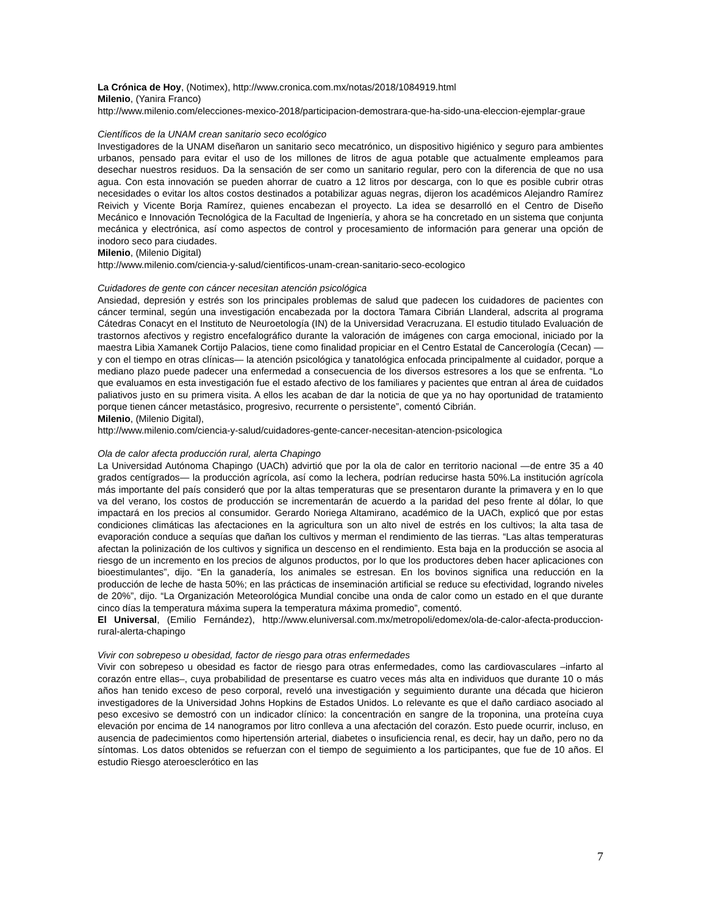La Crónica de Hoy, (Notimex), http://www.cronica.com.mx/notas/2018/1084919.html
Milenio, (Yanira Franco)
http://www.milenio.com/elecciones-mexico-2018/participacion-demostrara-que-ha-sido-una-eleccion-ejemplar-graue
Científicos de la UNAM crean sanitario seco ecológico
Investigadores de la UNAM diseñaron un sanitario seco mecatrónico, un dispositivo higiénico y seguro para ambientes urbanos, pensado para evitar el uso de los millones de litros de agua potable que actualmente empleamos para desechar nuestros residuos. Da la sensación de ser como un sanitario regular, pero con la diferencia de que no usa agua. Con esta innovación se pueden ahorrar de cuatro a 12 litros por descarga, con lo que es posible cubrir otras necesidades o evitar los altos costos destinados a potabilizar aguas negras, dijeron los académicos Alejandro Ramírez Reivich y Vicente Borja Ramírez, quienes encabezan el proyecto. La idea se desarrolló en el Centro de Diseño Mecánico e Innovación Tecnológica de la Facultad de Ingeniería, y ahora se ha concretado en un sistema que conjunta mecánica y electrónica, así como aspectos de control y procesamiento de información para generar una opción de inodoro seco para ciudades.
Milenio, (Milenio Digital)
http://www.milenio.com/ciencia-y-salud/cientificos-unam-crean-sanitario-seco-ecologico
Cuidadores de gente con cáncer necesitan atención psicológica
Ansiedad, depresión y estrés son los principales problemas de salud que padecen los cuidadores de pacientes con cáncer terminal, según una investigación encabezada por la doctora Tamara Cibrián Llanderal, adscrita al programa Cátedras Conacyt en el Instituto de Neuroetología (IN) de la Universidad Veracruzana. El estudio titulado Evaluación de trastornos afectivos y registro encefalográfico durante la valoración de imágenes con carga emocional, iniciado por la maestra Libia Xamanek Cortijo Palacios, tiene como finalidad propiciar en el Centro Estatal de Cancerología (Cecan) —y con el tiempo en otras clínicas— la atención psicológica y tanatológica enfocada principalmente al cuidador, porque a mediano plazo puede padecer una enfermedad a consecuencia de los diversos estresores a los que se enfrenta. “Lo que evaluamos en esta investigación fue el estado afectivo de los familiares y pacientes que entran al área de cuidados paliativos justo en su primera visita. A ellos les acaban de dar la noticia de que ya no hay oportunidad de tratamiento porque tienen cáncer metastásico, progresivo, recurrente o persistente”, comentó Cibrián.
Milenio, (Milenio Digital),
http://www.milenio.com/ciencia-y-salud/cuidadores-gente-cancer-necesitan-atencion-psicologica
Ola de calor afecta producción rural, alerta Chapingo
La Universidad Autónoma Chapingo (UACh) advirtió que por la ola de calor en territorio nacional —de entre 35 a 40 grados centígrados— la producción agrícola, así como la lechera, podrían reducirse hasta 50%.La institución agrícola más importante del país consideró que por la altas temperaturas que se presentaron durante la primavera y en lo que va del verano, los costos de producción se incrementarán de acuerdo a la paridad del peso frente al dólar, lo que impactará en los precios al consumidor. Gerardo Noriega Altamirano, académico de la UACh, explicó que por estas condiciones climáticas las afectaciones en la agricultura son un alto nivel de estrés en los cultivos; la alta tasa de evaporación conduce a sequías que dañan los cultivos y merman el rendimiento de las tierras. “Las altas temperaturas afectan la polinización de los cultivos y significa un descenso en el rendimiento. Esta baja en la producción se asocia al riesgo de un incremento en los precios de algunos productos, por lo que los productores deben hacer aplicaciones con bioestimulantes”, dijo. “En la ganadería, los animales se estresan. En los bovinos significa una reducción en la producción de leche de hasta 50%; en las prácticas de inseminación artificial se reduce su efectividad, logrando niveles de 20%”, dijo. “La Organización Meteorológica Mundial concibe una onda de calor como un estado en el que durante cinco días la temperatura máxima supera la temperatura máxima promedio”, comentó.
El Universal, (Emilio Fernández), http://www.eluniversal.com.mx/metropoli/edomex/ola-de-calor-afecta-produccion-rural-alerta-chapingo
Vivir con sobrepeso u obesidad, factor de riesgo para otras enfermedades
Vivir con sobrepeso u obesidad es factor de riesgo para otras enfermedades, como las cardiovasculares –infarto al corazón entre ellas–, cuya probabilidad de presentarse es cuatro veces más alta en individuos que durante 10 o más años han tenido exceso de peso corporal, reveló una investigación y seguimiento durante una década que hicieron investigadores de la Universidad Johns Hopkins de Estados Unidos. Lo relevante es que el daño cardiaco asociado al peso excesivo se demostró con un indicador clínico: la concentración en sangre de la troponina, una proteína cuya elevación por encima de 14 nanogramos por litro conlleva a una afectación del corazón. Esto puede ocurrir, incluso, en ausencia de padecimientos como hipertensión arterial, diabetes o insuficiencia renal, es decir, hay un daño, pero no da síntomas. Los datos obtenidos se refuerzan con el tiempo de seguimiento a los participantes, que fue de 10 años. El estudio Riesgo ateroesclerótico en las
7